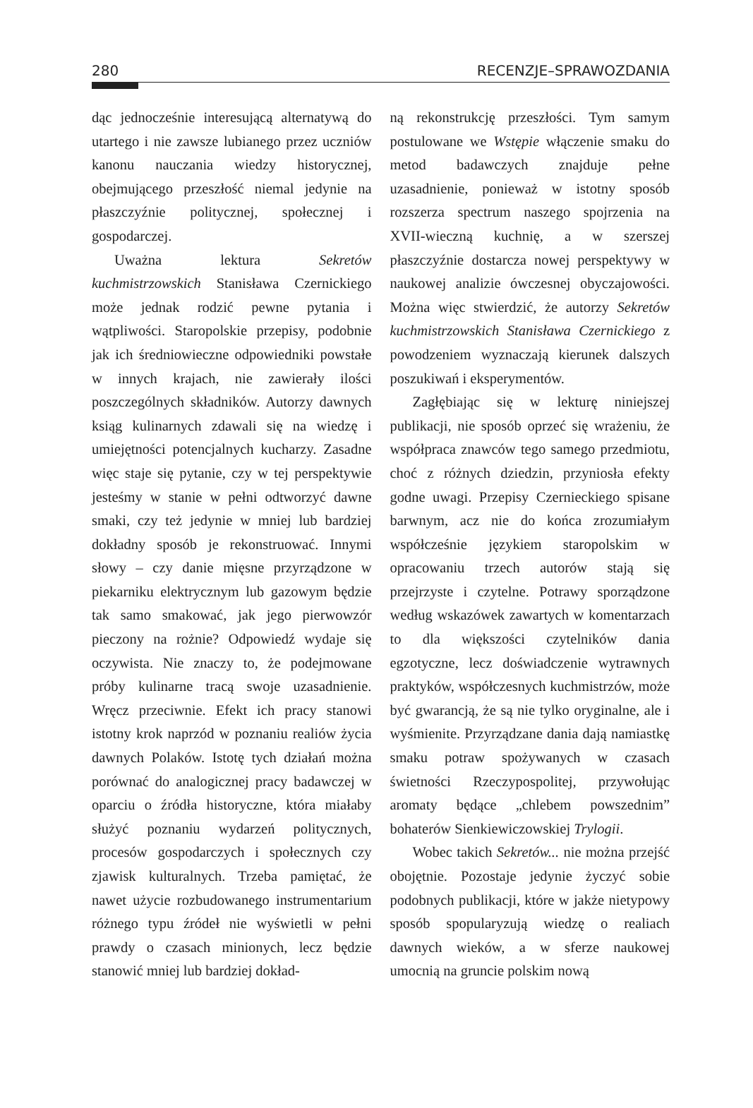280 RECENZJE–SPRAWOZDANIA
dąc jednocześnie interesującą alternatywą do utartego i nie zawsze lubianego przez uczniów kanonu nauczania wiedzy historycznej, obejmującego przeszłość niemal jedynie na płaszczyźnie politycznej, społecznej i gospodarczej.
Uważna lektura Sekretów kuchmistrzowskich Stanisława Czernickiego może jednak rodzić pewne pytania i wątpliwości. Staropolskie przepisy, podobnie jak ich średniowieczne odpowiedniki powstałe w innych krajach, nie zawierały ilości poszczególnych składników. Autorzy dawnych ksiąg kulinarnych zdawali się na wiedzę i umiejętności potencjalnych kucharzy. Zasadne więc staje się pytanie, czy w tej perspektywie jesteśmy w stanie w pełni odtworzyć dawne smaki, czy też jedynie w mniej lub bardziej dokładny sposób je rekonstruować. Innymi słowy – czy danie mięsne przyrządzone w piekarniku elektrycznym lub gazowym będzie tak samo smakować, jak jego pierwowzór pieczony na rożnie? Odpowiedź wydaje się oczywista. Nie znaczy to, że podejmowane próby kulinarne tracą swoje uzasadnienie. Wręcz przeciwnie. Efekt ich pracy stanowi istotny krok naprzód w poznaniu realiów życia dawnych Polaków. Istotę tych działań można porównać do analogicznej pracy badawczej w oparciu o źródła historyczne, która miałaby służyć poznaniu wydarzeń politycznych, procesów gospodarczych i społecznych czy zjawisk kulturalnych. Trzeba pamiętać, że nawet użycie rozbudowanego instrumentarium różnego typu źródeł nie wyświetli w pełni prawdy o czasach minionych, lecz będzie stanowić mniej lub bardziej dokład-
ną rekonstrukcję przeszłości. Tym samym postulowane we Wstępie włączenie smaku do metod badawczych znajduje pełne uzasadnienie, ponieważ w istotny sposób rozszerza spectrum naszego spojrzenia na XVII-wieczną kuchnię, a w szerszej płaszczyźnie dostarcza nowej perspektywy w naukowej analizie ówczesnej obyczajowości. Można więc stwierdzić, że autorzy Sekretów kuchmistrzowskich Stanisława Czernickiego z powodzeniem wyznaczają kierunek dalszych poszukiwań i eksperymentów.
Zagłębiając się w lekturę niniejszej publikacji, nie sposób oprzeć się wrażeniu, że współpraca znawców tego samego przedmiotu, choć z różnych dziedzin, przyniosła efekty godne uwagi. Przepisy Czernieckiego spisane barwnym, acz nie do końca zrozumiałym współcześnie językiem staropolskim w opracowaniu trzech autorów stają się przejrzyste i czytelne. Potrawy sporządzone według wskazówek zawartych w komentarzach to dla większości czytelników dania egzotyczne, lecz doświadczenie wytrawnych praktyków, współczesnych kuchmistrzów, może być gwarancją, że są nie tylko oryginalne, ale i wyśmienite. Przyrządzane dania dają namiastkę smaku potraw spożywanych w czasach świetności Rzeczypospolitej, przywołując aromaty będące „chlebem powszednim” bohaterów Sienkiewiczowskiej Trylogii.
Wobec takich Sekretów... nie można przejść obojętnie. Pozostaje jedynie życzyć sobie podobnych publikacji, które w jakże nietypowy sposób spopularyzują wiedzę o realiach dawnych wieków, a w sferze naukowej umocnią na gruncie polskim nową